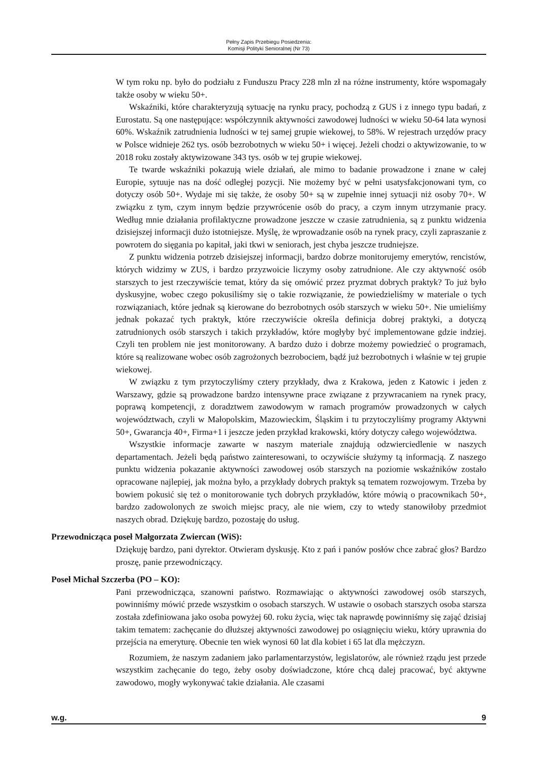Pełny Zapis Przebiegu Posiedzenia:
Komisji Polityki Senioralnej (Nr 73)
W tym roku np. było do podziału z Funduszu Pracy 228 mln zł na różne instrumenty, które wspomagały także osoby w wieku 50+.
Wskaźniki, które charakteryzują sytuację na rynku pracy, pochodzą z GUS i z innego typu badań, z Eurostatu. Są one następujące: współczynnik aktywności zawodowej ludności w wieku 50-64 lata wynosi 60%. Wskaźnik zatrudnienia ludności w tej samej grupie wiekowej, to 58%. W rejestrach urzędów pracy w Polsce widnieje 262 tys. osób bezrobotnych w wieku 50+ i więcej. Jeżeli chodzi o aktywizowanie, to w 2018 roku zostały aktywizowane 343 tys. osób w tej grupie wiekowej.
Te twarde wskaźniki pokazują wiele działań, ale mimo to badanie prowadzone i znane w całej Europie, sytuuje nas na dość odległej pozycji. Nie możemy być w pełni usatysfakcjonowani tym, co dotyczy osób 50+. Wydaje mi się także, że osoby 50+ są w zupełnie innej sytuacji niż osoby 70+. W związku z tym, czym innym będzie przywrócenie osób do pracy, a czym innym utrzymanie pracy. Według mnie działania profilaktyczne prowadzone jeszcze w czasie zatrudnienia, są z punktu widzenia dzisiejszej informacji dużo istotniejsze. Myślę, że wprowadzanie osób na rynek pracy, czyli zapraszanie z powrotem do sięgania po kapitał, jaki tkwi w seniorach, jest chyba jeszcze trudniejsze.
Z punktu widzenia potrzeb dzisiejszej informacji, bardzo dobrze monitorujemy emerytów, rencistów, których widzimy w ZUS, i bardzo przyzwoicie liczymy osoby zatrudnione. Ale czy aktywność osób starszych to jest rzeczywiście temat, który da się omówić przez pryzmat dobrych praktyk? To już było dyskusyjne, wobec czego pokusiliśmy się o takie rozwiązanie, że powiedzieliśmy w materiale o tych rozwiązaniach, które jednak są kierowane do bezrobotnych osób starszych w wieku 50+. Nie umieliśmy jednak pokazać tych praktyk, które rzeczywiście określa definicja dobrej praktyki, a dotyczą zatrudnionych osób starszych i takich przykładów, które mogłyby być implementowane gdzie indziej. Czyli ten problem nie jest monitorowany. A bardzo dużo i dobrze możemy powiedzieć o programach, które są realizowane wobec osób zagrożonych bezrobociem, bądź już bezrobotnych i właśnie w tej grupie wiekowej.
W związku z tym przytoczyliśmy cztery przykłady, dwa z Krakowa, jeden z Katowic i jeden z Warszawy, gdzie są prowadzone bardzo intensywne prace związane z przywracaniem na rynek pracy, poprawą kompetencji, z doradztwem zawodowym w ramach programów prowadzonych w całych województwach, czyli w Małopolskim, Mazowieckim, Śląskim i tu przytoczyliśmy programy Aktywni 50+, Gwarancja 40+, Firma+1 i jeszcze jeden przykład krakowski, który dotyczy całego województwa.
Wszystkie informacje zawarte w naszym materiale znajdują odzwierciedlenie w naszych departamentach. Jeżeli będą państwo zainteresowani, to oczywiście służymy tą informacją. Z naszego punktu widzenia pokazanie aktywności zawodowej osób starszych na poziomie wskaźników zostało opracowane najlepiej, jak można było, a przykłady dobrych praktyk są tematem rozwojowym. Trzeba by bowiem pokusić się też o monitorowanie tych dobrych przykładów, które mówią o pracownikach 50+, bardzo zadowolonych ze swoich miejsc pracy, ale nie wiem, czy to wtedy stanowiłoby przedmiot naszych obrad. Dziękuję bardzo, pozostaję do usług.
Przewodnicząca poseł Małgorzata Zwiercan (WiS):
Dziękuję bardzo, pani dyrektor. Otwieram dyskusję. Kto z pań i panów posłów chce zabrać głos? Bardzo proszę, panie przewodniczący.
Poseł Michał Szczerba (PO – KO):
Pani przewodnicząca, szanowni państwo. Rozmawiając o aktywności zawodowej osób starszych, powinniśmy mówić przede wszystkim o osobach starszych. W ustawie o osobach starszych osoba starsza została zdefiniowana jako osoba powyżej 60. roku życia, więc tak naprawdę powinniśmy się zająć dzisiaj takim tematem: zachęcanie do dłuższej aktywności zawodowej po osiągnięciu wieku, który uprawnia do przejścia na emeryturę. Obecnie ten wiek wynosi 60 lat dla kobiet i 65 lat dla mężczyzn.
Rozumiem, że naszym zadaniem jako parlamentarzystów, legislatorów, ale również rządu jest przede wszystkim zachęcanie do tego, żeby osoby doświadczone, które chcą dalej pracować, być aktywne zawodowo, mogły wykonywać takie działania. Ale czasami
w.g. 9